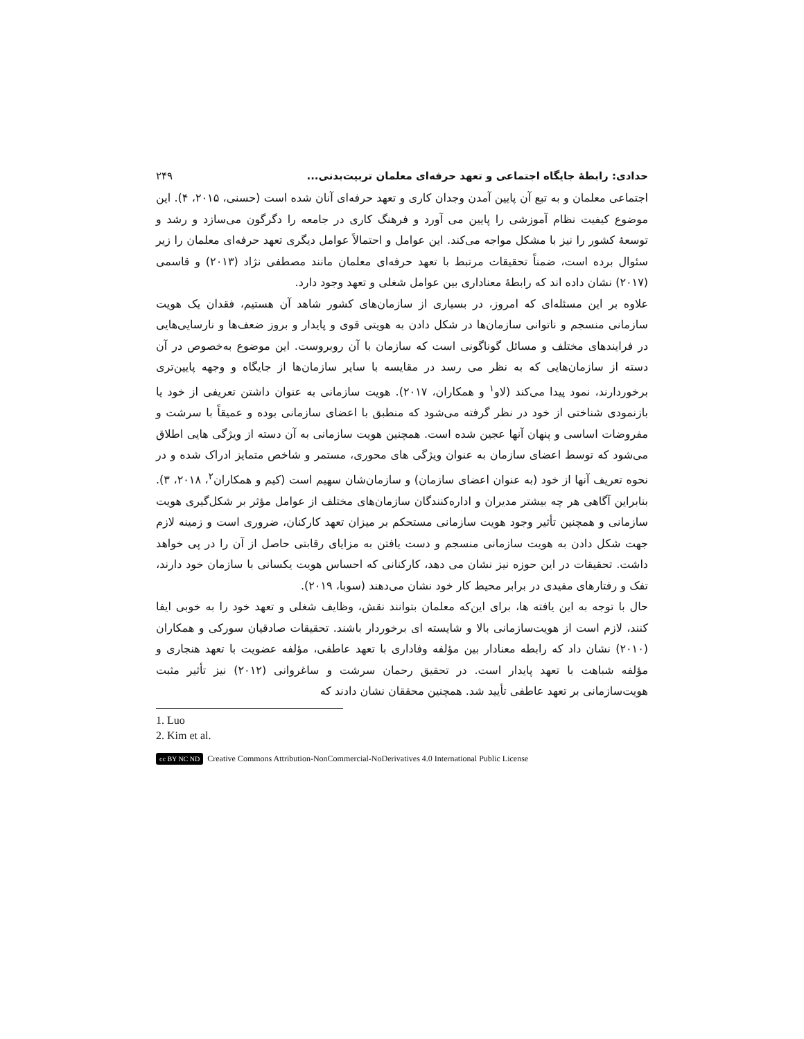حدادی: رابطۀ جایگاه اجتماعی و تعهد حرفه‌ای معلمان تربیت‌بدنی... ۲۴۹
اجتماعی معلمان و به تبع آن پایین آمدن وجدان کاری و تعهد حرفه‌ای آنان شده است (حسنی، ۲۰۱۵، ۴). این موضوع کیفیت نظام آموزشی را پایین می آورد و فرهنگ کاری در جامعه را دگرگون می‌سازد و رشد و توسعۀ کشور را نیز با مشکل مواجه می‌کند. این عوامل و احتمالاً عوامل دیگری تعهد حرفه‌ای معلمان را زیر سئوال برده است، ضمناً تحقیقات مرتبط با تعهد حرفه‌ای معلمان مانند مصطفی نژاد (۲۰۱۳) و قاسمی (۲۰۱۷) نشان داده اند که رابطۀ معناداری بین عوامل شغلی و تعهد وجود دارد.
علاوه بر این مسئله‌ای که امروز، در بسیاری از سازمان‌های کشور شاهد آن هستیم، فقدان یک هویت سازمانی منسجم و ناتوانی سازمان‌ها در شکل دادن به هویتی قوی و پایدار و بروز ضعف‌ها و نارسایی‌هایی در فرایندهای مختلف و مسائل گوناگونی است که سازمان با آن روبروست. این موضوع به‌خصوص در آن دسته از سازمان‌هایی که به نظر می رسد در مقایسه با سایر سازمان‌ها از جایگاه و وجهه پایین‌تری برخوردارند، نمود پیدا می‌کند (لاو<sup>۱</sup> و همکاران، ۲۰۱۷). هویت سازمانی به عنوان داشتن تعریفی از خود یا بازنمودی شناختی از خود در نظر گرفته می‌شود که منطبق با اعضای سازمانی بوده و عمیقاً با سرشت و مفروضات اساسی و پنهان آنها عجین شده است. همچنین هویت سازمانی به آن دسته از ویژگی هایی اطلاق می‌شود که توسط اعضای سازمان به عنوان ویژگی های محوری، مستمر و شاخص متمایز ادراک شده و در نحوه تعریف آنها از خود (به عنوان اعضای سازمان) و سازمان‌شان سهیم است (کیم و همکاران<sup>۲</sup>، ۲۰۱۸، ۳). بنابراین آگاهی هر چه بیشتر مدیران و اداره‌کنندگان سازمان‌های مختلف از عوامل مؤثر بر شکل‌گیری هویت سازمانی و همچنین تأثیر وجود هویت سازمانی مستحکم بر میزان تعهد کارکنان، ضروری است و زمینه لازم جهت شکل دادن به هویت سازمانی منسجم و دست یافتن به مزایای رقابتی حاصل از آن را در پی خواهد داشت. تحقیقات در این حوزه نیز نشان می دهد، کارکنانی که احساس هویت یکسانی با سازمان خود دارند، تفک و رفتارهای مفیدی در برابر محیط کار خود نشان می‌دهند (سوبا، ۲۰۱۹).
حال با توجه به این یافته ها، برای این‌که معلمان بتوانند نقش، وظایف شغلی و تعهد خود را به خوبی ایفا کنند، لازم است از هویت‌سازمانی بالا و شایسته ای برخوردار باشند. تحقیقات صادقیان سورکی و همکاران (۲۰۱۰) نشان داد که رابطه معنادار بین مؤلفه وفاداری با تعهد عاطفی، مؤلفه عضویت با تعهد هنجاری و مؤلفه شباهت با تعهد پایدار است. در تحقیق رحمان سرشت و ساغروانی (۲۰۱۲) نیز تأثیر مثبت هویت‌سازمانی بر تعهد عاطفی تأیید شد. همچنین محققان نشان دادند که
1. Luo
2. Kim et al.
cc BY NC ND Creative Commons Attribution-NonCommercial-NoDerivatives 4.0 International Public License